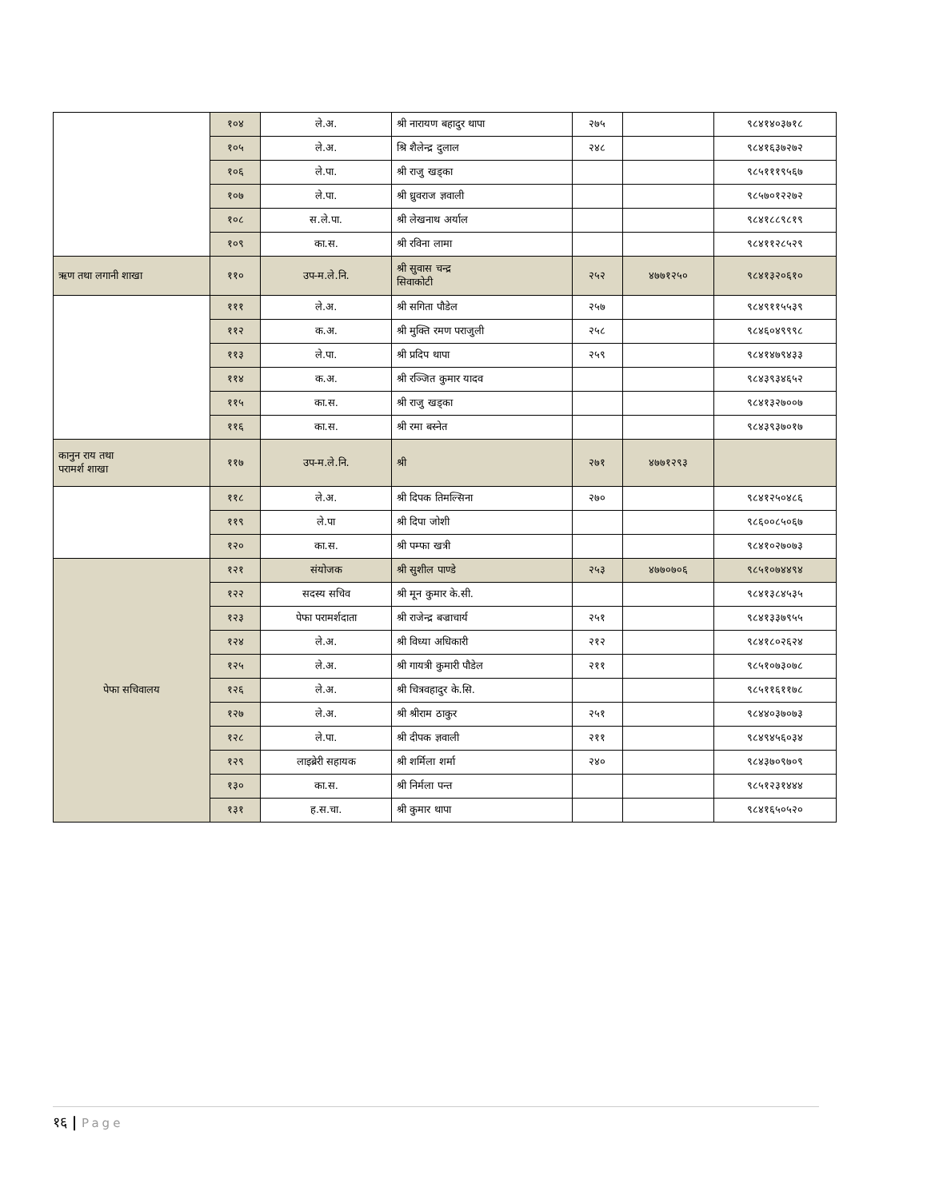| | १०४ | ले.अ. | श्री नारायण बहादुर थापा | २७५ | | ९८४१४०३७१८ |
| | १०५ | ले.अ. | श्रि शैलेन्द्र दुलाल | २४८ | | ९८४१६३७२७२ |
| | १०६ | ले.पा. | श्री राजु खड्का | | | ९८५१११९५६७ |
| | १०७ | ले.पा. | श्री ध्रुवराज ज्ञवाली | | | ९८५७०१२२७२ |
| | १०८ | स.ले.पा. | श्री लेखनाथ अर्याल | | | ९८४१८८९८१९ |
| | १०९ | का.स. | श्री रविना लामा | | | ९८४११२८५२९ |
| ऋण तथा लगानी शाखा | ११० | उप-म.ले.नि. | श्री सुवास चन्द्र सिवाकोटी | २५२ | ४७७१२५० | ९८४१३२०६१० |
| | १११ | ले.अ. | श्री सगिता पौडेल | २५७ | | ९८४९११५५३९ |
| | ११२ | क.अ. | श्री मुक्ति रमण पराजुली | २५८ | | ९८४६०४९९९८ |
| | ११३ | ले.पा. | श्री प्रदिप थापा | २५९ | | ९८४१४७९४३३ |
| | ११४ | क.अ. | श्री रञ्जित कुमार यादव | | | ९८४३९३४६५२ |
| | ११५ | का.स. | श्री राजु खड्का | | | ९८४१३२७००७ |
| | ११६ | का.स. | श्री रमा बस्नेत | | | ९८४३९३७०१७ |
| कानुन राय तथा परामर्श शाखा | ११७ | उप-म.ले.नि. | श्री | २७१ | ४७७१२९३ | |
| | ११८ | ले.अ. | श्री दिपक तिमल्सिना | २७० | | ९८४१२५०४८६ |
| | ११९ | ले.पा | श्री दिपा जोशी | | | ९८६००८५०६७ |
| | १२० | का.स. | श्री पम्फा खत्री | | | ९८४१०२७०७३ |
| पेफा सचिवालय | १२१ | संयोजक | श्री सुशील पाण्डे | २५३ | ४७७०७०६ | ९८५१०७४४९४ |
| | १२२ | सदस्य सचिव | श्री मून कुमार के.सी. | | | ९८४१३८४५३५ |
| | १२३ | पेफा परामर्शदाता | श्री राजेन्द्र बज्राचार्य | २५१ | | ९८४१३३७९५५ |
| | १२४ | ले.अ. | श्री विध्या अधिकारी | २१२ | | ९८४१८०२६२४ |
| | १२५ | ले.अ. | श्री गायत्री कुमारी पौडेल | २११ | | ९८५१०७३०७८ |
| | १२६ | ले.अ. | श्री चित्रवहादुर के.सि. | | | ९८५११६११७८ |
| | १२७ | ले.अ. | श्री श्रीराम ठाकुर | २५१ | | ९८४४०३७०७३ |
| | १२८ | ले.पा. | श्री दीपक ज्ञवाली | २११ | | ९८४९४५६०३४ |
| | १२९ | लाइब्रेरी सहायक | श्री शर्मिला शर्मा | २४० | | ९८४३७०९७०९ |
| | १३० | का.स. | श्री निर्मला पन्त | | | ९८५१२३१४४४ |
| | १३१ | ह.स.चा. | श्री कुमार थापा | | | ९८४१६५०५२० |
१६ | Page